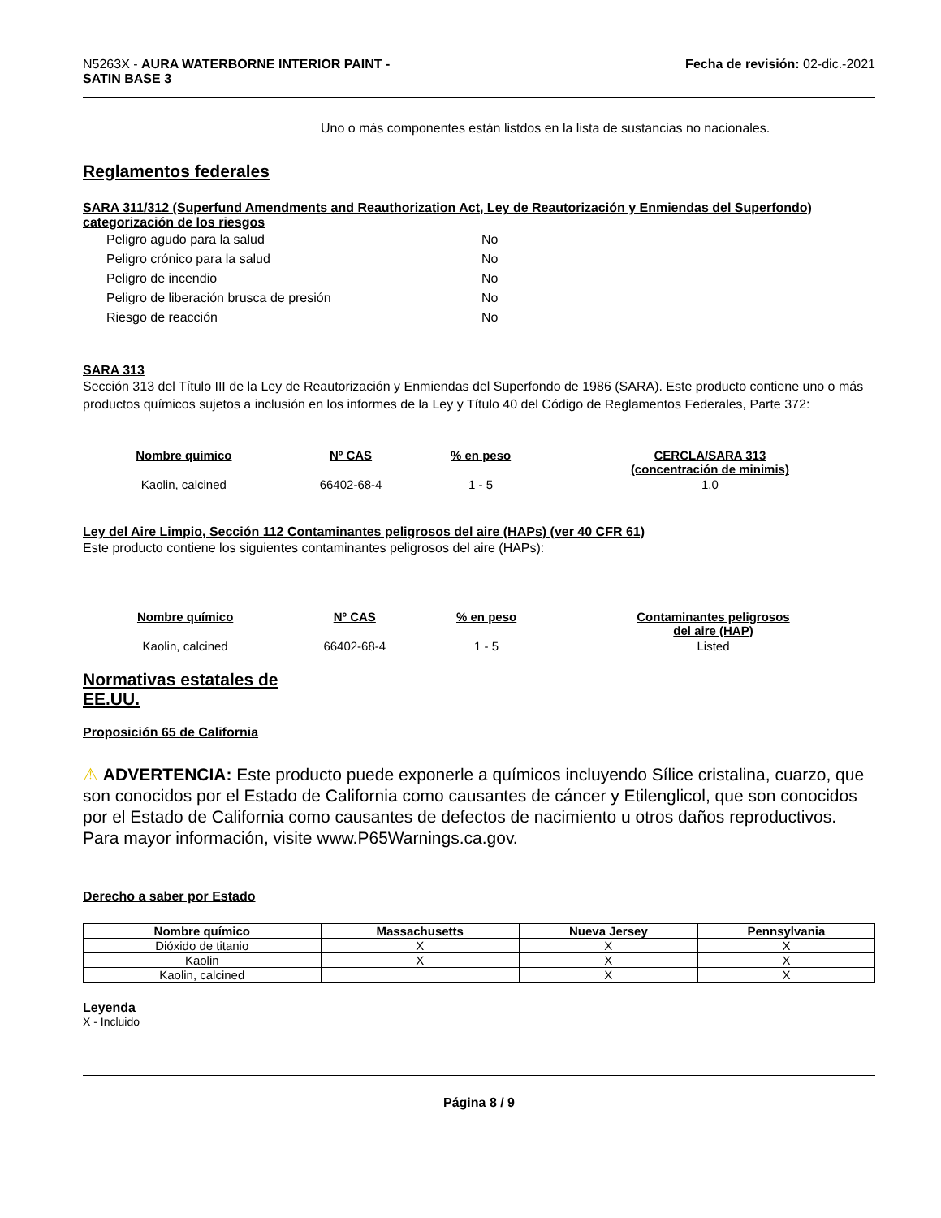N5263X - AURA WATERBORNE INTERIOR PAINT -
SATIN BASE 3
Fecha de revisión: 02-dic.-2021
Uno o más componentes están listdos en la lista de sustancias no nacionales.
Reglamentos federales
SARA 311/312 (Superfund Amendments and Reauthorization Act, Ley de Reautorización y Enmiendas del Superfondo) categorización de los riesgos
| Peligro agudo para la salud | No |
| Peligro crónico para la salud | No |
| Peligro de incendio | No |
| Peligro de liberación brusca de presión | No |
| Riesgo de reacción | No |
SARA 313
Sección 313 del Título III de la Ley de Reautorización y Enmiendas del Superfondo de 1986 (SARA). Este producto contiene uno o más productos químicos sujetos a inclusión en los informes de la Ley y Título 40 del Código de Reglamentos Federales, Parte 372:
| Nombre químico | Nº CAS | % en peso | CERCLA/SARA 313 (concentración de minimis) |
| --- | --- | --- | --- |
| Kaolin, calcined | 66402-68-4 | 1 - 5 | 1.0 |
Ley del Aire Limpio, Sección 112 Contaminantes peligrosos del aire (HAPs) (ver 40 CFR 61)
Este producto contiene los siguientes contaminantes peligrosos del aire (HAPs):
| Nombre químico | Nº CAS | % en peso | Contaminantes peligrosos del aire (HAP) |
| --- | --- | --- | --- |
| Kaolin, calcined | 66402-68-4 | 1 - 5 | Listed |
Normativas estatales de
EE.UU.
Proposición 65 de California
⚠ ADVERTENCIA: Este producto puede exponerle a químicos incluyendo Sílice cristalina, cuarzo, que son conocidos por el Estado de California como causantes de cáncer y Etilenglicol, que son conocidos por el Estado de California como causantes de defectos de nacimiento u otros daños reproductivos. Para mayor información, visite www.P65Warnings.ca.gov.
Derecho a saber por Estado
| Nombre químico | Massachusetts | Nueva Jersey | Pennsylvania |
| --- | --- | --- | --- |
| Dióxido de titanio | X | X | X |
| Kaolin | X | X | X |
| Kaolin, calcined | | X | X |
Leyenda
X - Incluido
Página 8 / 9